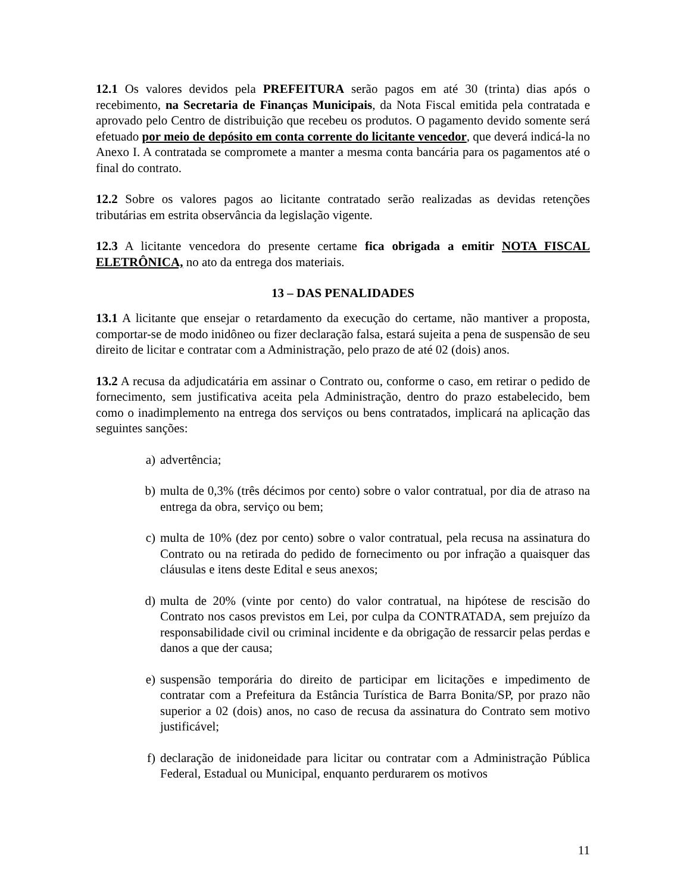12.1 Os valores devidos pela PREFEITURA serão pagos em até 30 (trinta) dias após o recebimento, na Secretaria de Finanças Municipais, da Nota Fiscal emitida pela contratada e aprovado pelo Centro de distribuição que recebeu os produtos. O pagamento devido somente será efetuado por meio de depósito em conta corrente do licitante vencedor, que deverá indicá-la no Anexo I. A contratada se compromete a manter a mesma conta bancária para os pagamentos até o final do contrato.
12.2 Sobre os valores pagos ao licitante contratado serão realizadas as devidas retenções tributárias em estrita observância da legislação vigente.
12.3 A licitante vencedora do presente certame fica obrigada a emitir NOTA FISCAL ELETRÔNICA, no ato da entrega dos materiais.
13 – DAS PENALIDADES
13.1 A licitante que ensejar o retardamento da execução do certame, não mantiver a proposta, comportar-se de modo inidôneo ou fizer declaração falsa, estará sujeita a pena de suspensão de seu direito de licitar e contratar com a Administração, pelo prazo de até 02 (dois) anos.
13.2 A recusa da adjudicatária em assinar o Contrato ou, conforme o caso, em retirar o pedido de fornecimento, sem justificativa aceita pela Administração, dentro do prazo estabelecido, bem como o inadimplemento na entrega dos serviços ou bens contratados, implicará na aplicação das seguintes sanções:
a) advertência;
b) multa de 0,3% (três décimos por cento) sobre o valor contratual, por dia de atraso na entrega da obra, serviço ou bem;
c) multa de 10% (dez por cento) sobre o valor contratual, pela recusa na assinatura do Contrato ou na retirada do pedido de fornecimento ou por infração a quaisquer das cláusulas e itens deste Edital e seus anexos;
d) multa de 20% (vinte por cento) do valor contratual, na hipótese de rescisão do Contrato nos casos previstos em Lei, por culpa da CONTRATADA, sem prejuízo da responsabilidade civil ou criminal incidente e da obrigação de ressarcir pelas perdas e danos a que der causa;
e) suspensão temporária do direito de participar em licitações e impedimento de contratar com a Prefeitura da Estância Turística de Barra Bonita/SP, por prazo não superior a 02 (dois) anos, no caso de recusa da assinatura do Contrato sem motivo justificável;
f) declaração de inidoneidade para licitar ou contratar com a Administração Pública Federal, Estadual ou Municipal, enquanto perdurarem os motivos
11